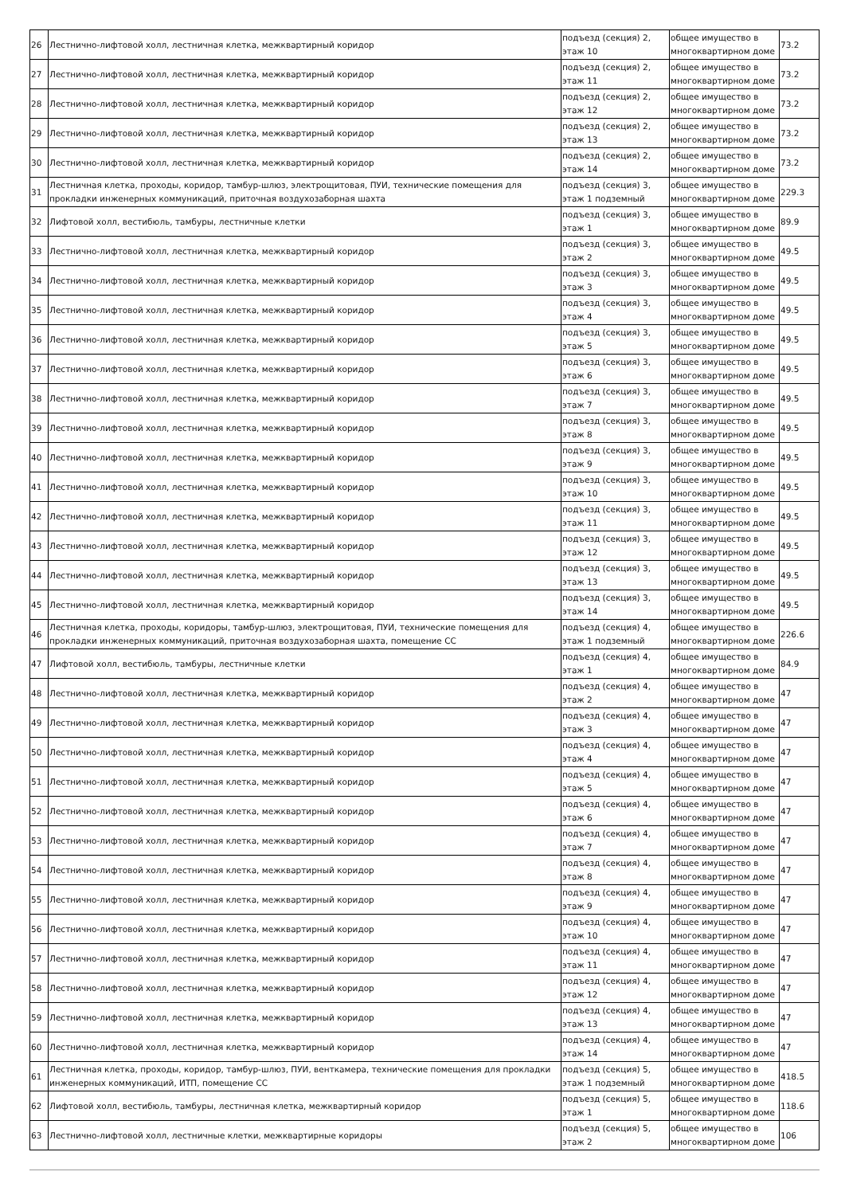| 26 | Лестнично-лифтовой холл, лестничная клетка, межквартирный коридор | подъезд (секция) 2, этаж 10 | общее имущество в многоквартирном доме | 73.2 |
| 27 | Лестнично-лифтовой холл, лестничная клетка, межквартирный коридор | подъезд (секция) 2, этаж 11 | общее имущество в многоквартирном доме | 73.2 |
| 28 | Лестнично-лифтовой холл, лестничная клетка, межквартирный коридор | подъезд (секция) 2, этаж 12 | общее имущество в многоквартирном доме | 73.2 |
| 29 | Лестнично-лифтовой холл, лестничная клетка, межквартирный коридор | подъезд (секция) 2, этаж 13 | общее имущество в многоквартирном доме | 73.2 |
| 30 | Лестнично-лифтовой холл, лестничная клетка, межквартирный коридор | подъезд (секция) 2, этаж 14 | общее имущество в многоквартирном доме | 73.2 |
| 31 | Лестничная клетка, проходы, коридор, тамбур-шлюз, электрощитовая, ПУИ, технические помещения для прокладки инженерных коммуникаций, приточная воздухозаборная шахта | подъезд (секция) 3, этаж 1 подземный | общее имущество в многоквартирном доме | 229.3 |
| 32 | Лифтовой холл, вестибюль, тамбуры, лестничные клетки | подъезд (секция) 3, этаж 1 | общее имущество в многоквартирном доме | 89.9 |
| 33 | Лестнично-лифтовой холл, лестничная клетка, межквартирный коридор | подъезд (секция) 3, этаж 2 | общее имущество в многоквартирном доме | 49.5 |
| 34 | Лестнично-лифтовой холл, лестничная клетка, межквартирный коридор | подъезд (секция) 3, этаж 3 | общее имущество в многоквартирном доме | 49.5 |
| 35 | Лестнично-лифтовой холл, лестничная клетка, межквартирный коридор | подъезд (секция) 3, этаж 4 | общее имущество в многоквартирном доме | 49.5 |
| 36 | Лестнично-лифтовой холл, лестничная клетка, межквартирный коридор | подъезд (секция) 3, этаж 5 | общее имущество в многоквартирном доме | 49.5 |
| 37 | Лестнично-лифтовой холл, лестничная клетка, межквартирный коридор | подъезд (секция) 3, этаж 6 | общее имущество в многоквартирном доме | 49.5 |
| 38 | Лестнично-лифтовой холл, лестничная клетка, межквартирный коридор | подъезд (секция) 3, этаж 7 | общее имущество в многоквартирном доме | 49.5 |
| 39 | Лестнично-лифтовой холл, лестничная клетка, межквартирный коридор | подъезд (секция) 3, этаж 8 | общее имущество в многоквартирном доме | 49.5 |
| 40 | Лестнично-лифтовой холл, лестничная клетка, межквартирный коридор | подъезд (секция) 3, этаж 9 | общее имущество в многоквартирном доме | 49.5 |
| 41 | Лестнично-лифтовой холл, лестничная клетка, межквартирный коридор | подъезд (секция) 3, этаж 10 | общее имущество в многоквартирном доме | 49.5 |
| 42 | Лестнично-лифтовой холл, лестничная клетка, межквартирный коридор | подъезд (секция) 3, этаж 11 | общее имущество в многоквартирном доме | 49.5 |
| 43 | Лестнично-лифтовой холл, лестничная клетка, межквартирный коридор | подъезд (секция) 3, этаж 12 | общее имущество в многоквартирном доме | 49.5 |
| 44 | Лестнично-лифтовой холл, лестничная клетка, межквартирный коридор | подъезд (секция) 3, этаж 13 | общее имущество в многоквартирном доме | 49.5 |
| 45 | Лестнично-лифтовой холл, лестничная клетка, межквартирный коридор | подъезд (секция) 3, этаж 14 | общее имущество в многоквартирном доме | 49.5 |
| 46 | Лестничная клетка, проходы, коридоры, тамбур-шлюз, электрощитовая, ПУИ, технические помещения для прокладки инженерных коммуникаций, приточная воздухозаборная шахта, помещение СС | подъезд (секция) 4, этаж 1 подземный | общее имущество в многоквартирном доме | 226.6 |
| 47 | Лифтовой холл, вестибюль, тамбуры, лестничные клетки | подъезд (секция) 4, этаж 1 | общее имущество в многоквартирном доме | 84.9 |
| 48 | Лестнично-лифтовой холл, лестничная клетка, межквартирный коридор | подъезд (секция) 4, этаж 2 | общее имущество в многоквартирном доме | 47 |
| 49 | Лестнично-лифтовой холл, лестничная клетка, межквартирный коридор | подъезд (секция) 4, этаж 3 | общее имущество в многоквартирном доме | 47 |
| 50 | Лестнично-лифтовой холл, лестничная клетка, межквартирный коридор | подъезд (секция) 4, этаж 4 | общее имущество в многоквартирном доме | 47 |
| 51 | Лестнично-лифтовой холл, лестничная клетка, межквартирный коридор | подъезд (секция) 4, этаж 5 | общее имущество в многоквартирном доме | 47 |
| 52 | Лестнично-лифтовой холл, лестничная клетка, межквартирный коридор | подъезд (секция) 4, этаж 6 | общее имущество в многоквартирном доме | 47 |
| 53 | Лестнично-лифтовой холл, лестничная клетка, межквартирный коридор | подъезд (секция) 4, этаж 7 | общее имущество в многоквартирном доме | 47 |
| 54 | Лестнично-лифтовой холл, лестничная клетка, межквартирный коридор | подъезд (секция) 4, этаж 8 | общее имущество в многоквартирном доме | 47 |
| 55 | Лестнично-лифтовой холл, лестничная клетка, межквартирный коридор | подъезд (секция) 4, этаж 9 | общее имущество в многоквартирном доме | 47 |
| 56 | Лестнично-лифтовой холл, лестничная клетка, межквартирный коридор | подъезд (секция) 4, этаж 10 | общее имущество в многоквартирном доме | 47 |
| 57 | Лестнично-лифтовой холл, лестничная клетка, межквартирный коридор | подъезд (секция) 4, этаж 11 | общее имущество в многоквартирном доме | 47 |
| 58 | Лестнично-лифтовой холл, лестничная клетка, межквартирный коридор | подъезд (секция) 4, этаж 12 | общее имущество в многоквартирном доме | 47 |
| 59 | Лестнично-лифтовой холл, лестничная клетка, межквартирный коридор | подъезд (секция) 4, этаж 13 | общее имущество в многоквартирном доме | 47 |
| 60 | Лестнично-лифтовой холл, лестничная клетка, межквартирный коридор | подъезд (секция) 4, этаж 14 | общее имущество в многоквартирном доме | 47 |
| 61 | Лестничная клетка, проходы, коридор, тамбур-шлюз, ПУИ, венткамера, технические помещения для прокладки инженерных коммуникаций, ИТП, помещение СС | подъезд (секция) 5, этаж 1 подземный | общее имущество в многоквартирном доме | 418.5 |
| 62 | Лифтовой холл, вестибюль, тамбуры, лестничная клетка, межквартирный коридор | подъезд (секция) 5, этаж 1 | общее имущество в многоквартирном доме | 118.6 |
| 63 | Лестнично-лифтовой холл, лестничные клетки, межквартирные коридоры | подъезд (секция) 5, этаж 2 | общее имущество в многоквартирном доме | 106 |